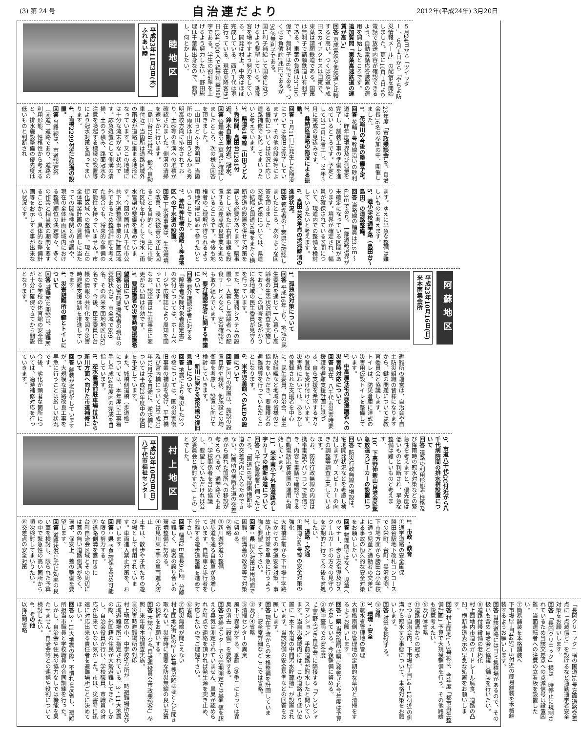(3) 第 24 号 自治連だより 2012年(平成24年) 3月20日
５月24日から「ツイッター」、６月１日から「やちよ防災情報メール」の配信を開始しました。更に10月１日より電話で放送内容が確認できるよう、自動電話応答装置の運用を開始したところです。
追加質問「東葉高速鉄道の運賃が高い」
回答 京成電鉄や他鉄道と比較すると高い。つくば鉄道や成田スカイアクセスは国策で、東葉は請願鉄道である。国策は無利子で請願鉄道は有利子である。東葉の負債は3，300億で、無利子は6％である。つくばは負債約1兆円であるが94％無利子である。
国に利子補給して国策に近づけるよう要望している。乗降客を増やすよう努力をしている。開発は村上、中央はほぼ完成している。西八千代は現在行っている。現在乗降客は1日134，000人で経常利益は黒字である。学生の割引率を上げるよう努力したい。野田総理は千葉県出身なので、要望し、何とかしたい。
睦地区
平成23年11月3日(木) ふれあい睦
23年度「市政懇談会」を、自治会長16名の参加の中、開催しました。
1．花輪川の今後の整備予定。
回答 花輪１号幹線沿いの砂利道は、昨年度境界及び測量を完了し、舗装工事の準備を進めているところです。予定としては11月に着工し、24年３月に完成の見込みです。
2．桑納区道路の陥没による振動。
回答 ３月11日に発生した陥没については復旧は完了していますが、その他の段差等による振動については状況に応じ道路補修で対応してまいりたいと考えています。
3．県道61号線（山田うどん～秀明間、島田台1281付近、鈴木自動車付近）冠水。
回答 管理者の千葉県に確認しましたところ、次の様な回答を頂きました。
（山田うどん～秀明間）当箇所の雨水は山田うどんから秀明高校方向に排水されており、土砂等の側溝への堆積が確認されました。側溝の清掃を速やかに行います。
（島田台1281付近、鈴木自動車付近）当箇所は道路区域外の雨水が道路に集まる地形になっています。又この地域には十分な流末がない状況です。応急処置として側溝の清掃、土のう積み、路面冠水の注意を喚起する標識の設置等により冠水対策を図ってまいります。
4．吉橋2299付近に側溝の設置。
回答 当路線は、市道認定外（赤道）道路であり、道路の利用形態、性格性から考えると、排水施設整備の優先度は低いものと判断され
ます。ゆえに早急な整備は難しいものと考えます。
5．睦小学校通学路（島田台～島田）の道路整備。
回答 当路線の幅員は3.6ｍ～6.3ｍであり、一部道路境界が未確定になっている区間があります。境界が確定され、幅員が確保されている区間について、現道内での整備を検討していきたいと考えます。
6．島田台交差点の渋滞解消の進捗状況。
回答 管理者の千葉県に確認しましたところ、次のような回答を頂きました。
交差点対策については、県道の拡幅と国道16号をまたぐ横断歩道の設置を併せて対策を講じる必要があります。県事業として新たに右折車線を設置する交差点改良事業を進めているところです。今後も地権者のご理解が得られるよう用地取得に努めて参りたいということでした。
7．神明神社横の道路～神島地区への下水道の設置。
回答 下水道事業は、生活環境の改善、浸水被害の防止を図ることを目的とし、主に市街化区域を中心として汚水・雨水管渠の整備を進めています。今回の箇所は八千代市公共下水道整備事業の計画区域外であるため整備計画を考えた場合でも、将来的な整備の可能性を持っていません。市街化区域への整備や、現在の全体事業計画の見直しに当たっての関係機関との協議や、現在の全体計画区域内における整備順位の決定等々、多くの作業と相当数の期間を要することから、具体的な整備計画等をお示しする事が出来ない状況です。
阿蘇地区
平成23年10月16日(日) 米本南集会所
1．孤独死対策について
回答 平成16年より、地域の民生委員を通じて一人暮らし高齢者の生活状況調査を実施しており、この調査を足がかりに各地域の民生委員が見守りを行っています。
また、緊急通報システムの設置や一人暮らし高齢者への配食サービスなど、安否確認にも取り組んでいます。
2．要介護認定者に関する申請について
回答 要介護認定者に対する「障害者控除対象者認定書」の交付については、ホームページや広報誌により周知を図っています。
なお、認定書は生涯事由に変更がない間は有効です。
3．要援護者の災害時要援護希望届出について
回答 災害時要援護者の現在の登録状況は、市全域で869名、その内米本団地地区は52名です。今後、民生委員に台帳の情報の共有化を図り災害時避難支援体制を推進していきます。
4．災害避難所の鍵とトイレについて
回答 避難所の開設は、避難所となる学校の体育館の安全性が十分に確保できてから開設となります。
避難所の運営は、自治会や自主防災組織の皆様になりますから、鍵の問題については教育委員会と協議します。
トイレは、防災倉庫に洋式の災害用仮設トイレを整備しています。
5．中高層住宅の要援護者への災害時対応について
回答 現在、八千代市災害時要援護者避難支援計画に基づき、自ら支援を希望する方々の登録を受け付けています。
災害時においては、あらかじめ登録された支援者を中心に、民生委員、自治会、自主防災組織など地域の皆様のご協力をいただき、要援護者の避難誘導を行っていただくことになります。
6．米本児童館へのAEDの設置について
回答 AEDの設置は、施設の設置目的や現状、他施設との均衡等を考慮し、設置に向けて検討していきます。
7．新川に架かる被災橋の復旧見通しについて
回答 地震により被災した3つの橋については、国の災害復旧事業の補助を受け、平戸橋及び宮内橋については平成23年12月末を目途に、逆水橋については平成23年度中の復旧を予定しています。
また、城橋側道橋（歩道橋）については、本年度に工事着手し平成24年度内の完成を目指しています。
8．逆水霊園前駐車場付近から新川方面へ向けた市道補修について
回答 舗装が老朽化していますが、大規模な道路改良工事を早急に行うことは厳しい状況です。
今後、劣化が顕著な箇所については、適時補修対応を行っていきます。
9．市道八千代GC付近から八千代病院間の排水桝設置について
回答 道路の利用形態や性格及び降雨時の冠水対策などの緊急性を考えますと、優先度は低いものと判断され、早急な整備は難しいものと考えます。
10．下高野仲新山自治会区緊急放送スピーカーの設置について
回答 防災行政無線の増設は、宅地開発状況などを考慮し検討しますが、スピーカーの向きの調整等調査工夫していきます。
なお、防災行政無線の内容は携帯電話やパソコンで受信でき、内容を電話で確認できる自動電話応答装置の運用も開始しています。
11．米本南小下外周道路のＬ字カーブの横断歩道について
回答 八千代警察署に伺ったところ、「国道16号線側横断歩道の交差点内に入るためできない。2箇所の横断歩道の交差点から離れた箇所への移設が考えられるが、通学路でもあり、学校関係者を含め協議し、要望していただければ公安委員会と検討する。」とのことでした。
村上地区
平成23年10月9日(日) 八千代市福祉センター
1．市政・教育
①通学道路の安全確保
勝田台駅地下改札コンコースでの栄町、台町、黒沢池渕、下市場方面から勝田台小学校に通う児童と通勤者の交差による事故の恒久的な安全対策をお願いしたい。
回答 物理面ではなく、児童へのマナー、歩き方指導及びスクールガードの方々の見守りを定期的に行って今後も対処したい。
2．道路・交通
①国道296号線の安全対策の強化
大和橋手前から下市場十字路にかけての歩道安全対策、事故防止対策を早急に行うよう強く要望して下さい。
回答：県 恒久対策は用地面で困難、側溝蓋の改良等で対策に努める。
②省略
③新川遊歩道の整備
遊歩道を通る自転車が急増しています。自転車と歩行者を分離する遊歩道整備を進めて下さい。
回答 幅員2ｍ延長9.6㎞。分離は難しく、両者の譲り合いの環境整備に努める。
④花見川東土手の車両進入防止
土手は、散歩や子供たちの遊び場として利用されています。車両進入禁止対策を、お願いします。
回答：県 予算確保を含め可能な限り努力する。
⑤道路側溝を蓋付きに
台町自治会区域とその周辺には蓋の無い道路側溝が多く、環境、保安上、蓋の整備を要望します。
回答 道路状況に応じ効率の良い蓋を検討し、限られた予算の中で緊急性の高い箇所から順次検討してまいりたい。
⑥交差点の安全対策
「長岡クリニック」横の国道16号方面道路交差点に「点滅信号」を設けるなど通勤通学者安全対策をお願いします。
回答 「長岡クリニック」横は一時停止に規制されているため当該交差点への点滅信号は設置困難。当面運転者への注意の立看板を設置したい。
⑦簡易舗装を本格舗装へ
下市場2丁目4457－5付近の簡易舗装を本格舗装するようお願いします。
回答 当該道路にはゴミ集積場があるので、その扱いも含め自治会と協議し舗装を行いたい。
⑧道路付帯設備の老朽化
村上団地内市道のガードレール腐食、道路の凸凹、横断歩道表示の早急な処置をお願いします。
回答 村上団地1～3号線は、今年度「都市再生整備計画」予算で大規模整備を行う。その他路線も鋭意考えたい。
⑨及び⑩省略
⑪道路側溝からの冠水
さつき自治会内、下市場2丁目14－12付近の側溝から冠水する事態について、本格対策をお願いします。
回答 対策を検討する。
⑫省略
3．環境・安全
①農水省管理地の管理
大和橋南側の管理地の定期的な草刈と清掃をするようお願いします。
回答：県 当該箇所は県に移管され今年度は予算が不足している。今後整備に努める。
②集中豪雨での安全度
“上高野ふづき自治会”に隣接する「アンビシャスマンション」手前道路が冠水したと聞いています。当自治会域内には、この道路より低い位置に「本下水道の中間汚水貯蔵槽」が設置されています。当該設備の安全基準などの回答をお願いします。
回答 現在下流からの本格整備を計画しています。…安全度詳細などここでは省略。
③及び④省略
⑤清掃センターの異臭
風下で異臭がする。季節（冬季）によっては異臭の消去（設備）を要望する。
回答 清掃センターでの定期測定では基準値を超える臭気は測定されていません。異臭が認められた時点で連絡を頂ければ発生源を突き止め、対応したいのでご理解下さい。
⑥省略
⑦防災無線が聞こえない
村上団地2街区の2－34号棟以降はほとんど聞き取れない。災害時に重要な防災無線の良い方策の検討をお願いする。
回答 本誌ページ4「自治連役員会市政懇談会」参照…来年度本格調査実施。
⑧災害時避難場所の対応
村上地区の小、中学校5カ所が一時避難場所及び広域避難場所に指定されている。3・11大地震の際、外国籍の住民が大勢避難してきた。しかし、自治会役員が行い、学校職員、市職員の対応が出来ていない気がした。市は、災害時に迅速に対応出来る責任者を避難場所ごとに決めてほしい。
回答 3・11大地震の際、不慣れを反省し、避難所担当市職員と学校職員の合同訓練を行った。しかし、自治会や住民の協力なしでは機能を果たせません。自治会等との連携や役割について検討したい。
4．その他
以降3問省略